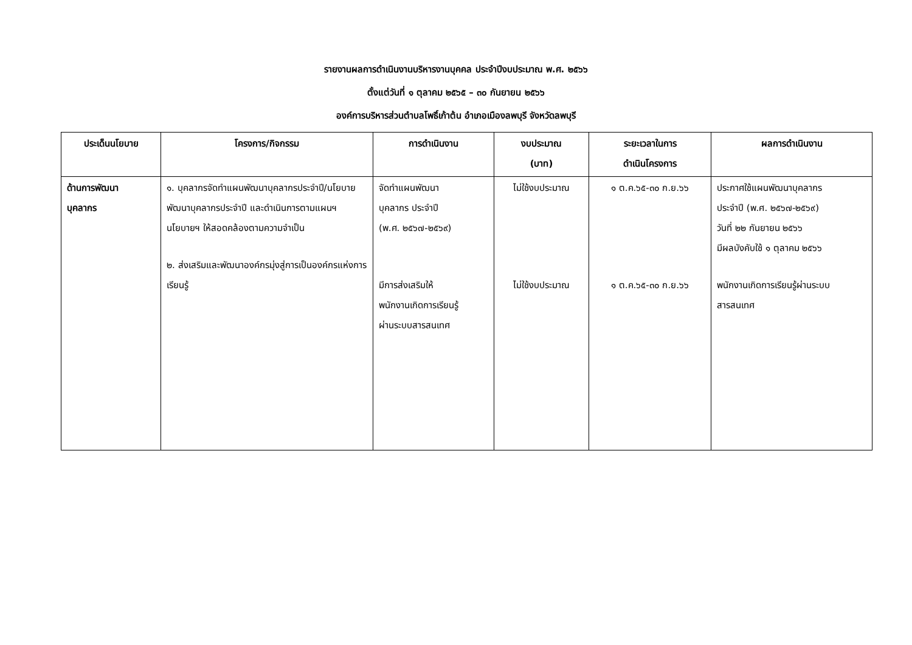รายงานผลการดำเนินงานบริหารงานบุคคล ประจำปีงบประมาณ พ.ศ. ๒๕๖๖
ตั้งแต่วันที่ ๑ ตุลาคม ๒๕๖๕ – ๓๐ กันยายน ๒๕๖๖
องค์การบริหารส่วนตำบลโพธิ์เก้าต้น อำเภอเมืองลพบุรี จังหวัดลพบุรี
| ประเด็นนโยบาย | โครงการ/กิจกรรม | การดำเนินงาน | งบประมาณ (บาท) | ระยะเวลาในการ ดำเนินโครงการ | ผลการดำเนินงาน |
| --- | --- | --- | --- | --- | --- |
| ด้านการพัฒนา บุคลากร | ๑. บุคลากรจัดทำแผนพัฒนาบุคลากรประจำปี/นโยบายพัฒนาบุคลากรประจำปี และดำเนินการตามแผนฯ นโยบายฯ ให้สอดคล้องตามความจำเป็น ๒. ส่งเสริมและพัฒนาองค์กรมุ่งสู่การเป็นองค์กรแห่งการเรียนรู้ | จัดทำแผนพัฒนา บุคลากร ประจำปี (พ.ศ. ๒๕๖๗-๒๕๖๙) มีการส่งเสริมให้ พนักงานเกิดการเรียนรู้ ผ่านระบบสารสนเทศ | ไม่ใช้งบประมาณ ไม่ใช้งบประมาณ | ๑ ต.ค.๖๕-๓๐ ก.ย.๖๖ ๑ ต.ค.๖๕-๓๐ ก.ย.๖๖ | ประกาศใช้แผนพัฒนาบุคลากร ประจำปี (พ.ศ. ๒๕๖๗-๒๕๖๙) วันที่ ๒๒ กันยายน ๒๕๖๖ มีผลบังคับใช้ ๑ ตุลาคม ๒๕๖๖ พนักงานเกิดการเรียนรู้ผ่านระบบ สารสนเทศ |